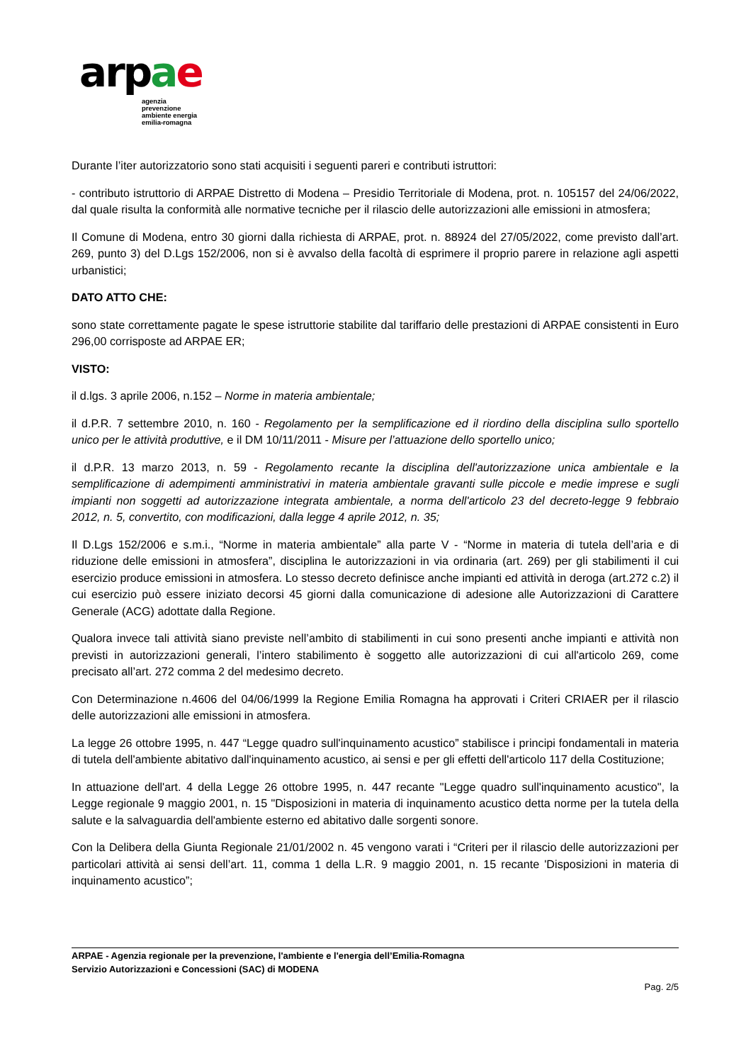ar pae
agenzia
prevenzione
ambiente energia
emilia-romagna
Durante l’iter autorizzatorio sono stati acquisiti i seguenti pareri e contributi istruttori:
- contributo istruttorio di ARPAE Distretto di Modena – Presidio Territoriale di Modena, prot. n. 105157 del 24/06/2022, dal quale risulta la conformità alle normative tecniche per il rilascio delle autorizzazioni alle emissioni in atmosfera;
Il Comune di Modena, entro 30 giorni dalla richiesta di ARPAE, prot. n. 88924 del 27/05/2022, come previsto dall’art. 269, punto 3) del D.Lgs 152/2006, non si è avvalso della facoltà di esprimere il proprio parere in relazione agli aspetti urbanistici;
DATO ATTO CHE:
sono state correttamente pagate le spese istruttorie stabilite dal tariffario delle prestazioni di ARPAE consistenti in Euro 296,00 corrisposte ad ARPAE ER;
VISTO:
il d.lgs. 3 aprile 2006, n.152 – Norme in materia ambientale;
il d.P.R. 7 settembre 2010, n. 160 - Regolamento per la semplificazione ed il riordino della disciplina sullo sportello unico per le attività produttive, e il DM 10/11/2011 - Misure per l’attuazione dello sportello unico;
il d.P.R. 13 marzo 2013, n. 59 - Regolamento recante la disciplina dell'autorizzazione unica ambientale e la semplificazione di adempimenti amministrativi in materia ambientale gravanti sulle piccole e medie imprese e sugli impianti non soggetti ad autorizzazione integrata ambientale, a norma dell'articolo 23 del decreto-legge 9 febbraio 2012, n. 5, convertito, con modificazioni, dalla legge 4 aprile 2012, n. 35;
Il D.Lgs 152/2006 e s.m.i., “Norme in materia ambientale” alla parte V - “Norme in materia di tutela dell’aria e di riduzione delle emissioni in atmosfera”, disciplina le autorizzazioni in via ordinaria (art. 269) per gli stabilimenti il cui esercizio produce emissioni in atmosfera. Lo stesso decreto definisce anche impianti ed attività in deroga (art.272 c.2) il cui esercizio può essere iniziato decorsi 45 giorni dalla comunicazione di adesione alle Autorizzazioni di Carattere Generale (ACG) adottate dalla Regione.
Qualora invece tali attività siano previste nell’ambito di stabilimenti in cui sono presenti anche impianti e attività non previsti in autorizzazioni generali, l’intero stabilimento è soggetto alle autorizzazioni di cui all'articolo 269, come precisato all’art. 272 comma 2 del medesimo decreto.
Con Determinazione n.4606 del 04/06/1999 la Regione Emilia Romagna ha approvati i Criteri CRIAER per il rilascio delle autorizzazioni alle emissioni in atmosfera.
La legge 26 ottobre 1995, n. 447 “Legge quadro sull'inquinamento acustico” stabilisce i principi fondamentali in materia di tutela dell'ambiente abitativo dall'inquinamento acustico, ai sensi e per gli effetti dell'articolo 117 della Costituzione;
In attuazione dell'art. 4 della Legge 26 ottobre 1995, n. 447 recante "Legge quadro sull'inquinamento acustico", la Legge regionale 9 maggio 2001, n. 15 "Disposizioni in materia di inquinamento acustico detta norme per la tutela della salute e la salvaguardia dell'ambiente esterno ed abitativo dalle sorgenti sonore.
Con la Delibera della Giunta Regionale 21/01/2002 n. 45 vengono varati i “Criteri per il rilascio delle autorizzazioni per particolari attività ai sensi dell’art. 11, comma 1 della L.R. 9 maggio 2001, n. 15 recante 'Disposizioni in materia di inquinamento acustico”;
ARPAE - Agenzia regionale per la prevenzione, l'ambiente e l'energia dell’Emilia-Romagna
Servizio Autorizzazioni e Concessioni (SAC) di MODENA
Pag. 2/5